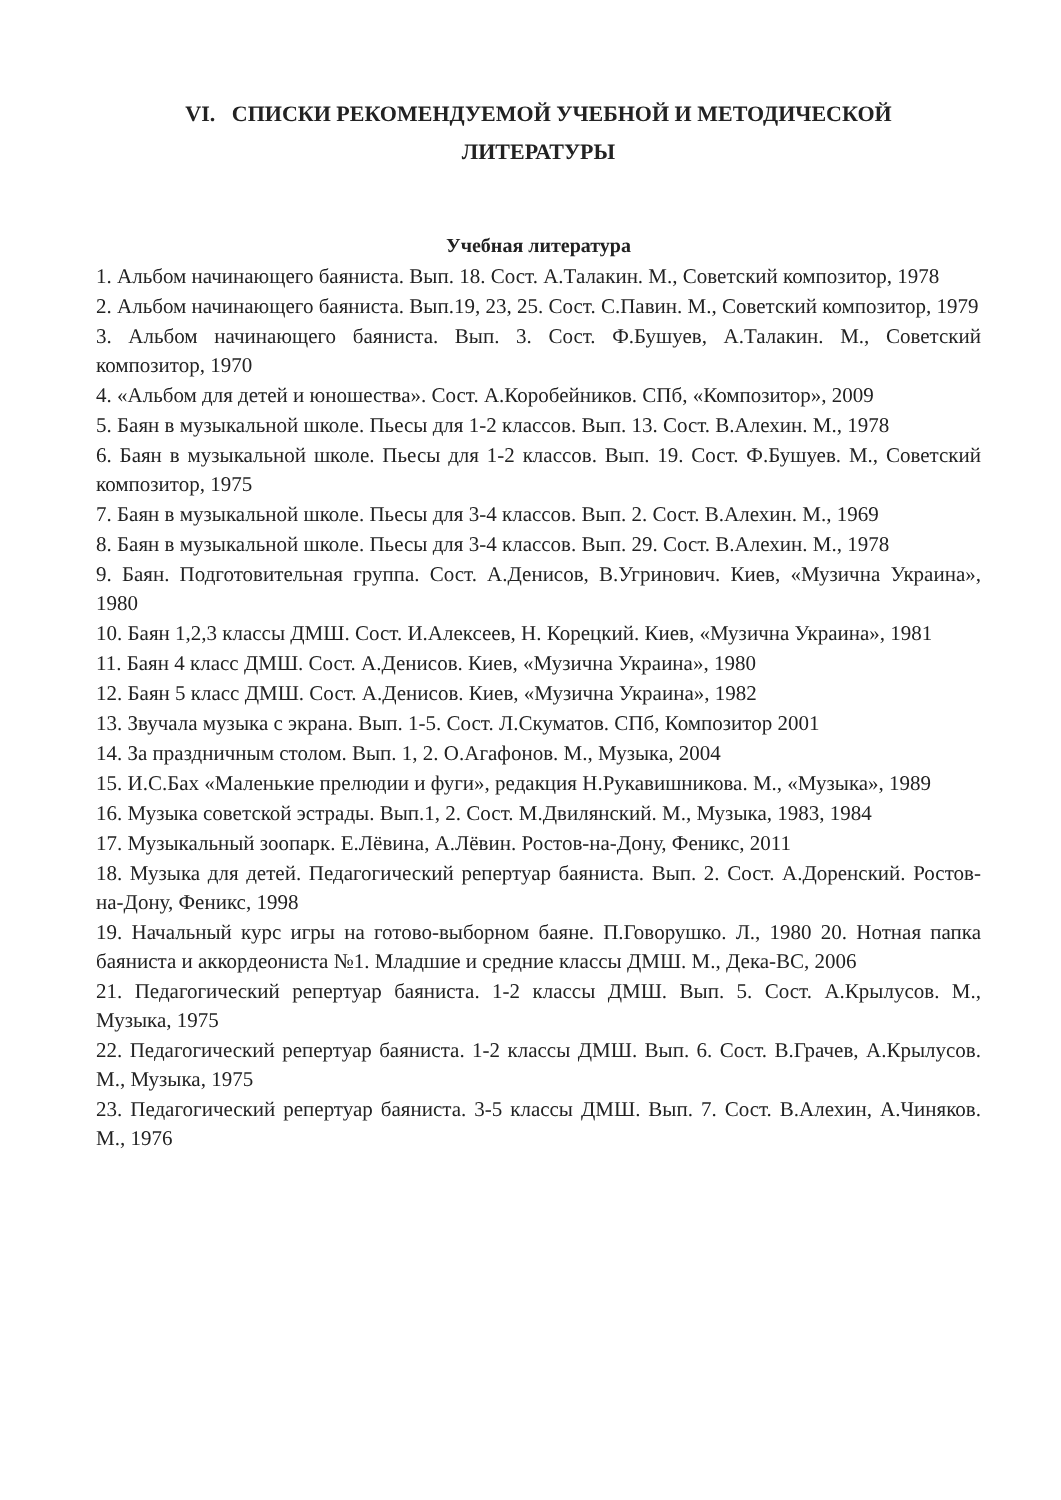VI. СПИСКИ РЕКОМЕНДУЕМОЙ УЧЕБНОЙ И МЕТОДИЧЕСКОЙ
ЛИТЕРАТУРЫ
Учебная литература
1. Альбом начинающего баяниста. Вып. 18. Сост. А.Талакин. М., Советский композитор, 1978
2. Альбом начинающего баяниста. Вып.19, 23, 25. Сост. С.Павин. М., Советский композитор, 1979
3. Альбом начинающего баяниста. Вып. 3. Сост. Ф.Бушуев, А.Талакин. М., Советский композитор, 1970
4. «Альбом для детей и юношества». Сост. А.Коробейников. СПб, «Композитор», 2009
5. Баян в музыкальной школе. Пьесы для 1-2 классов. Вып. 13. Сост. В.Алехин. М., 1978
6. Баян в музыкальной школе. Пьесы для 1-2 классов. Вып. 19. Сост. Ф.Бушуев. М., Советский композитор, 1975
7. Баян в музыкальной школе. Пьесы для 3-4 классов. Вып. 2. Сост. В.Алехин. М., 1969
8. Баян в музыкальной школе. Пьесы для 3-4 классов. Вып. 29. Сост. В.Алехин. М., 1978
9. Баян. Подготовительная группа. Сост. А.Денисов, В.Угринович. Киев, «Музична Украина», 1980
10. Баян 1,2,3 классы ДМШ. Сост. И.Алексеев, Н. Корецкий. Киев, «Музична Украина», 1981
11. Баян 4 класс ДМШ. Сост. А.Денисов. Киев, «Музична Украина», 1980
12. Баян 5 класс ДМШ. Сост. А.Денисов. Киев, «Музична Украина», 1982
13. Звучала музыка с экрана. Вып. 1-5. Сост. Л.Скуматов. СПб, Композитор 2001
14. За праздничным столом. Вып. 1, 2. О.Агафонов. М., Музыка, 2004
15. И.С.Бах «Маленькие прелюдии и фуги», редакция Н.Рукавишникова. М., «Музыка», 1989
16. Музыка советской эстрады. Вып.1, 2. Сост. М.Двилянский. М., Музыка, 1983, 1984
17. Музыкальный зоопарк. Е.Лёвина, А.Лёвин. Ростов-на-Дону, Феникс, 2011
18. Музыка для детей. Педагогический репертуар баяниста. Вып. 2. Сост. А.Доренский. Ростов-на-Дону, Феникс, 1998
19. Начальный курс игры на готово-выборном баяне. П.Говорушко. Л., 1980 20. Нотная папка баяниста и аккордеониста №1. Младшие и средние классы ДМШ. М., Дека-ВС, 2006
21. Педагогический репертуар баяниста. 1-2 классы ДМШ. Вып. 5. Сост. А.Крылусов. М., Музыка, 1975
22. Педагогический репертуар баяниста. 1-2 классы ДМШ. Вып. 6. Сост. В.Грачев, А.Крылусов. М., Музыка, 1975
23. Педагогический репертуар баяниста. 3-5 классы ДМШ. Вып. 7. Сост. В.Алехин, А.Чиняков. М., 1976